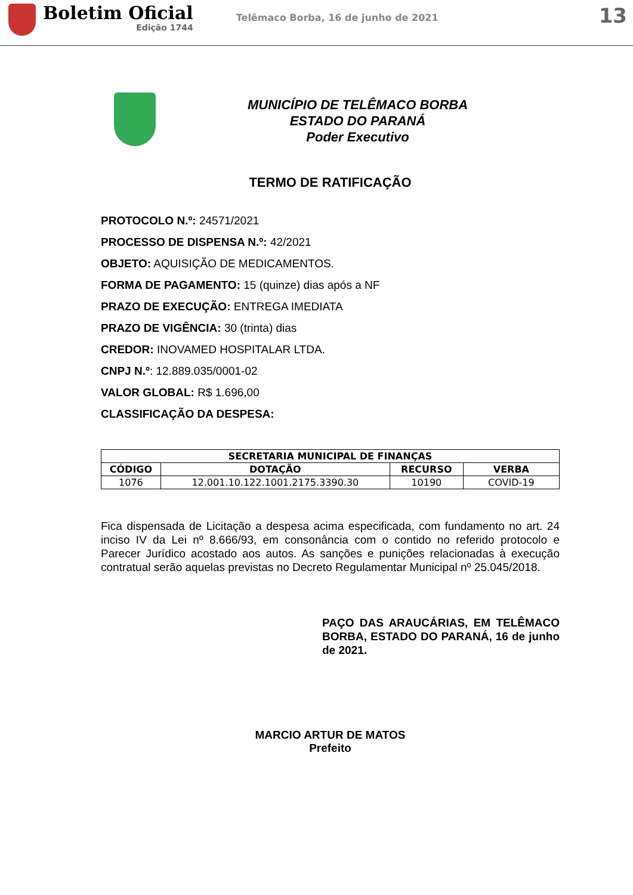Boletim Oficial
Edição 1744
Telêmaco Borba, 16 de junho de 2021
13
MUNICÍPIO DE TELÊMACO BORBA
ESTADO DO PARANÁ
Poder Executivo
TERMO DE RATIFICAÇÃO
PROTOCOLO N.º: 24571/2021
PROCESSO DE DISPENSA N.º: 42/2021
OBJETO: AQUISIÇÃO DE MEDICAMENTOS.
FORMA DE PAGAMENTO: 15 (quinze) dias após a NF
PRAZO DE EXECUÇÃO: ENTREGA IMEDIATA
PRAZO DE VIGÊNCIA: 30 (trinta) dias
CREDOR: INOVAMED HOSPITALAR LTDA.
CNPJ N.º: 12.889.035/0001-02
VALOR GLOBAL: R$ 1.696,00
CLASSIFICAÇÃO DA DESPESA:
| SECRETARIA MUNICIPAL DE FINANÇAS | | | |
| --- | --- | --- | --- |
| CÓDIGO | DOTAÇÃO | RECURSO | VERBA |
| 1076 | 12.001.10.122.1001.2175.3390.30 | 10190 | COVID-19 |
Fica dispensada de Licitação a despesa acima especificada, com fundamento no art. 24 inciso IV da Lei nº 8.666/93, em consonância com o contido no referido protocolo e Parecer Jurídico acostado aos autos. As sanções e punições relacionadas à execução contratual serão aquelas previstas no Decreto Regulamentar Municipal nº 25.045/2018.
PAÇO DAS ARAUCÁRIAS, EM TELÊMACO BORBA, ESTADO DO PARANÁ, 16 de junho de 2021.
MARCIO ARTUR DE MATOS
Prefeito